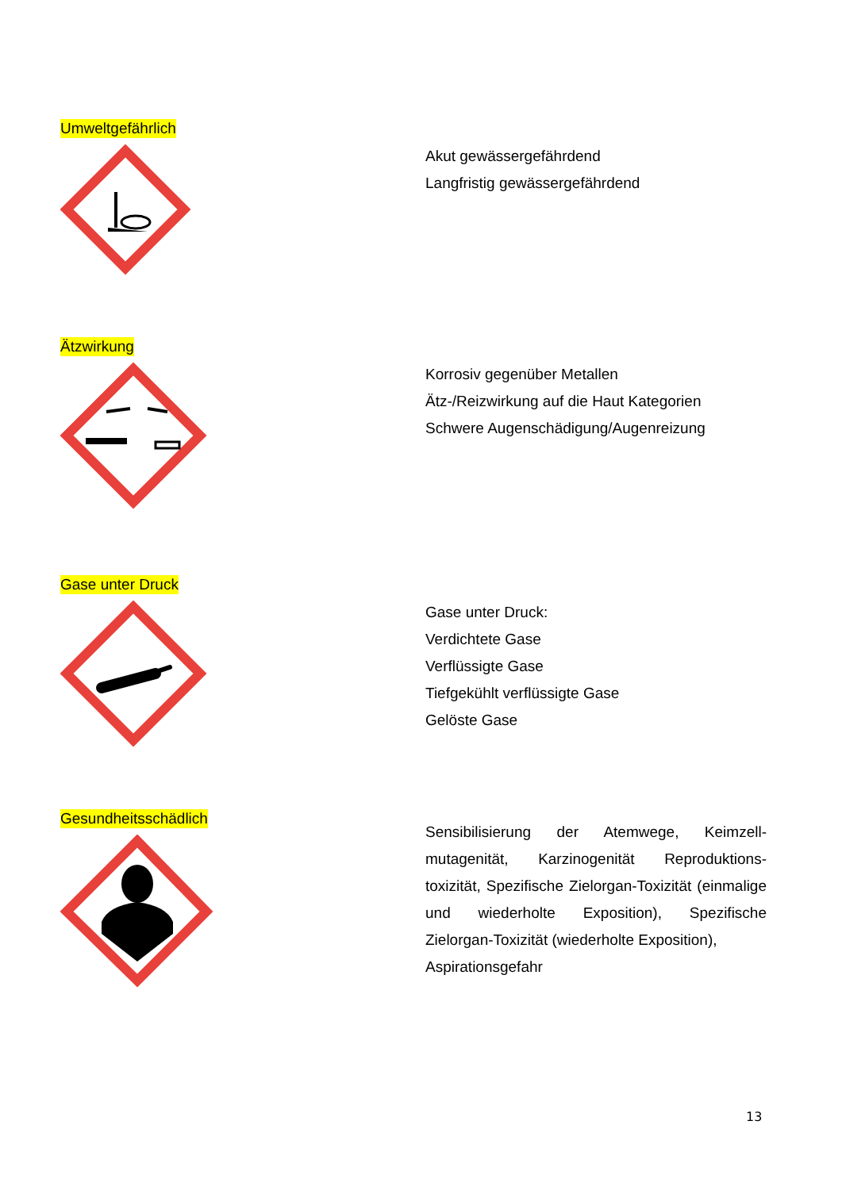Umweltgefährlich
Akut gewässergefährdend
Langfristig gewässergefährdend
Ätzwirkung
Korrosiv gegenüber Metallen
Ätz-/Reizwirkung auf die Haut Kategorien
Schwere Augenschädigung/Augenreizung
Gase unter Druck
Gase unter Druck:
Verdichtete Gase
Verflüssigte Gase
Tiefgekühlt verflüssigte Gase
Gelöste Gase
Gesundheitsschädlich
Sensibilisierung der Atemwege, Keimzell-mutagenität, Karzinogenität Reproduktions-toxizität, Spezifische Zielorgan-Toxizität (einmalige und wiederholte Exposition), Spezifische Zielorgan-Toxizität (wiederholte Exposition),
Aspirationsgefahr
13